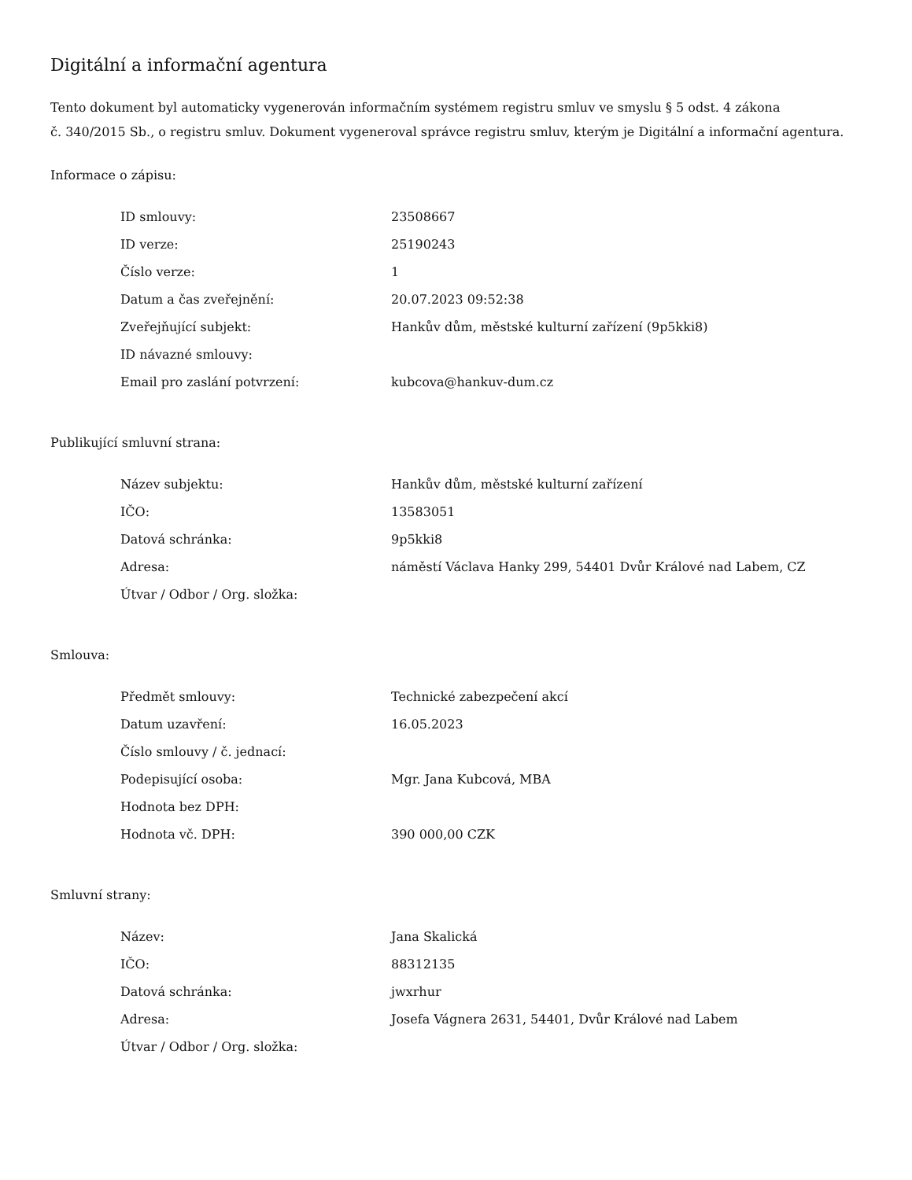Digitální a informační agentura
Tento dokument byl automaticky vygenerován informačním systémem registru smluv ve smyslu § 5 odst. 4 zákona
č. 340/2015 Sb., o registru smluv. Dokument vygeneroval správce registru smluv, kterým je Digitální a informační agentura.
Informace o zápisu:
| ID smlouvy: | 23508667 |
| ID verze: | 25190243 |
| Číslo verze: | 1 |
| Datum a čas zveřejnění: | 20.07.2023 09:52:38 |
| Zveřejňující subjekt: | Hankův dům, městské kulturní zařízení (9p5kki8) |
| ID návazné smlouvy: | |
| Email pro zaslání potvrzení: | kubcova@hankuv-dum.cz |
Publikující smluvní strana:
| Název subjektu: | Hankův dům, městské kulturní zařízení |
| IČO: | 13583051 |
| Datová schránka: | 9p5kki8 |
| Adresa: | náměstí Václava Hanky 299, 54401 Dvůr Králové nad Labem, CZ |
| Útvar / Odbor / Org. složka: | |
Smlouva:
| Předmět smlouvy: | Technické zabezpečení akcí |
| Datum uzavření: | 16.05.2023 |
| Číslo smlouvy / č. jednací: | |
| Podepisující osoba: | Mgr. Jana Kubcová, MBA |
| Hodnota bez DPH: | |
| Hodnota vč. DPH: | 390 000,00 CZK |
Smluvní strany:
| Název: | Jana Skalická |
| IČO: | 88312135 |
| Datová schránka: | jwxrhur |
| Adresa: | Josefa Vágnera 2631, 54401, Dvůr Králové nad Labem |
| Útvar / Odbor / Org. složka: | |